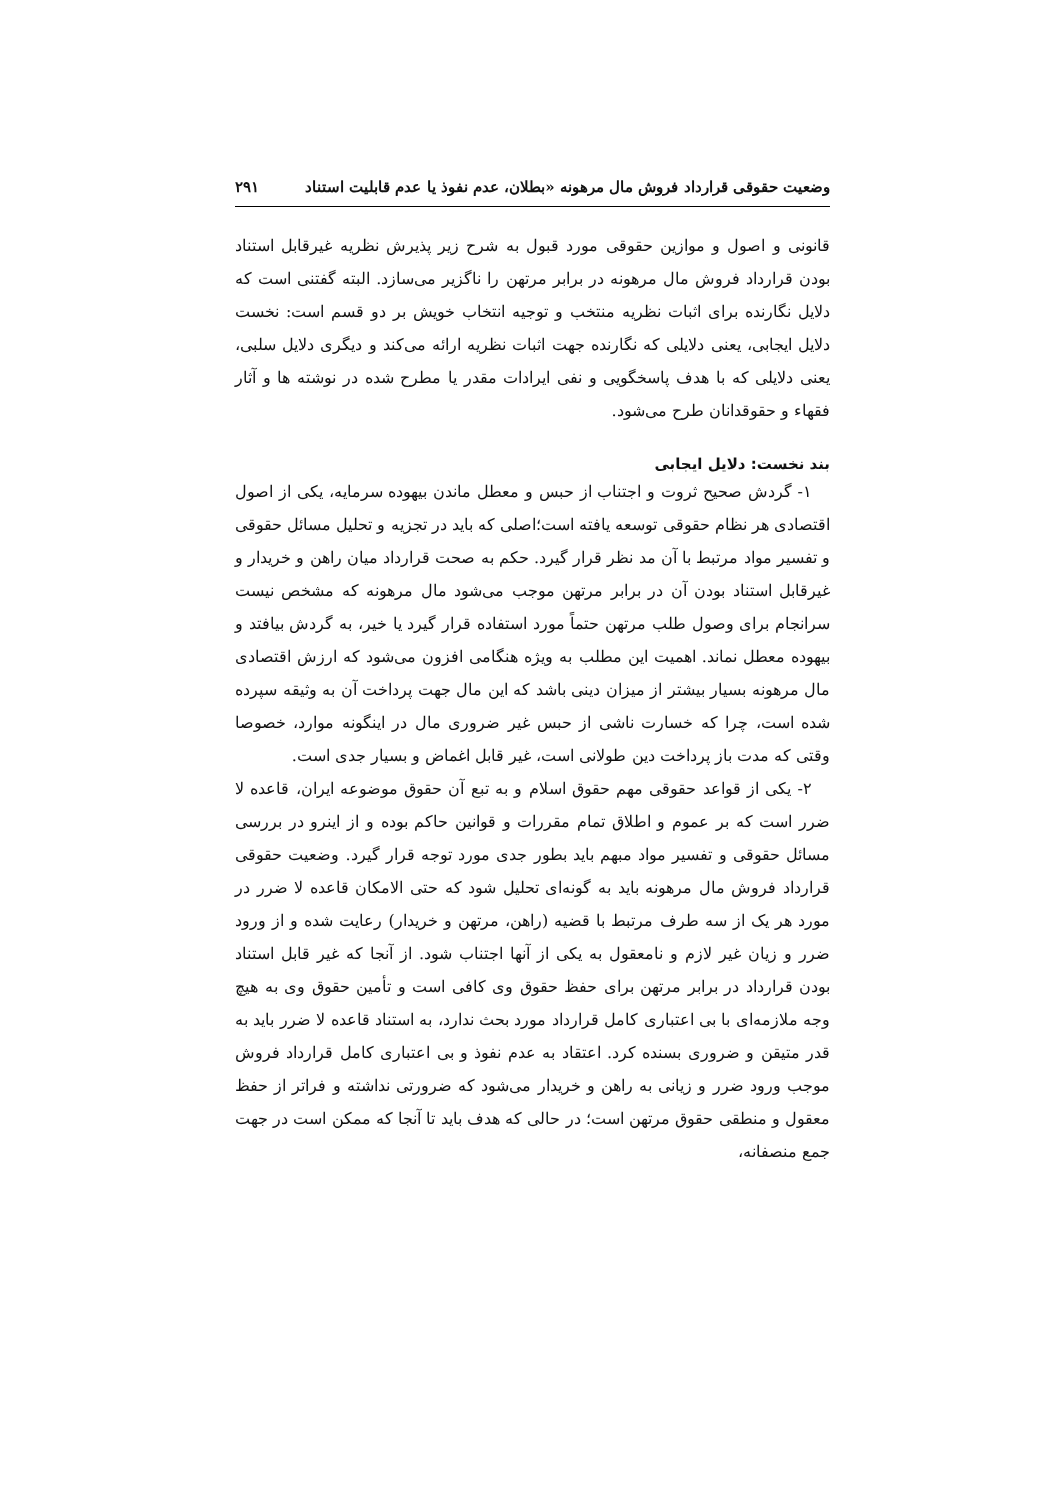وضعیت حقوقی قرارداد فروش مال مرهونه «بطلان، عدم نفوذ یا عدم قابلیت استناد ۲۹۱
قانونی و اصول و موازین حقوقی مورد قبول به شرح زیر پذیرش نظریه غیرقابل استناد بودن قرارداد فروش مال مرهونه در برابر مرتهن را ناگزیر می‌سازد. البته گفتنی است که دلایل نگارنده برای اثبات نظریه منتخب و توجیه انتخاب خویش بر دو قسم است: نخست دلایل ایجابی، یعنی دلایلی که نگارنده جهت اثبات نظریه ارائه می‌کند و دیگری دلایل سلبی، یعنی دلایلی که با هدف پاسخگویی و نفی ایرادات مقدر یا مطرح شده در نوشته ها و آثار فقهاء و حقوقدانان طرح می‌شود.
بند نخست: دلایل ایجابی
۱- گردش صحیح ثروت و اجتناب از حبس و معطل ماندن بیهوده سرمایه، یکی از اصول اقتصادی هر نظام حقوقی توسعه یافته است؛اصلی که باید در تجزیه و تحلیل مسائل حقوقی و تفسیر مواد مرتبط با آن مد نظر قرار گیرد. حکم به صحت قرارداد میان راهن و خریدار و غیرقابل استناد بودن آن در برابر مرتهن موجب می‌شود مال مرهونه که مشخص نیست سرانجام برای وصول طلب مرتهن حتماً مورد استفاده قرار گیرد یا خیر، به گردش بیافتد و بیهوده معطل نماند. اهمیت این مطلب به ویژه هنگامی افزون می‌شود که ارزش اقتصادی مال مرهونه بسیار بیشتر از میزان دینی باشد که این مال جهت پرداخت آن به وثیقه سپرده شده است، چرا که خسارت ناشی از حبس غیر ضروری مال در اینگونه موارد، خصوصا وقتی که مدت باز پرداخت دین طولانی است، غیر قابل اغماض و بسیار جدی است.
۲- یکی از قواعد حقوقی مهم حقوق اسلام و به تبع آن حقوق موضوعه ایران، قاعده لا ضرر است که بر عموم و اطلاق تمام مقررات و قوانین حاکم بوده و از اینرو در بررسی مسائل حقوقی و تفسیر مواد مبهم باید بطور جدی مورد توجه قرار گیرد. وضعیت حقوقی قرارداد فروش مال مرهونه باید به گونه‌ای تحلیل شود که حتی الامکان قاعده لا ضرر در مورد هر یک از سه طرف مرتبط با قضیه (راهن، مرتهن و خریدار) رعایت شده و از ورود ضرر و زیان غیر لازم و نامعقول به یکی از آنها اجتناب شود. از آنجا که غیر قابل استناد بودن قرارداد در برابر مرتهن برای حفظ حقوق وی کافی است و تأمین حقوق وی به هیچ وجه ملازمه‌ای با بی اعتباری کامل قرارداد مورد بحث ندارد، به استناد قاعده لا ضرر باید به قدر متیقن و ضروری بسنده کرد. اعتقاد به عدم نفوذ و بی اعتباری کامل قرارداد فروش موجب ورود ضرر و زیانی به راهن و خریدار می‌شود که ضرورتی نداشته و فراتر از حفظ معقول و منطقی حقوق مرتهن است؛ در حالی که هدف باید تا آنجا که ممکن است در جهت جمع منصفانه،